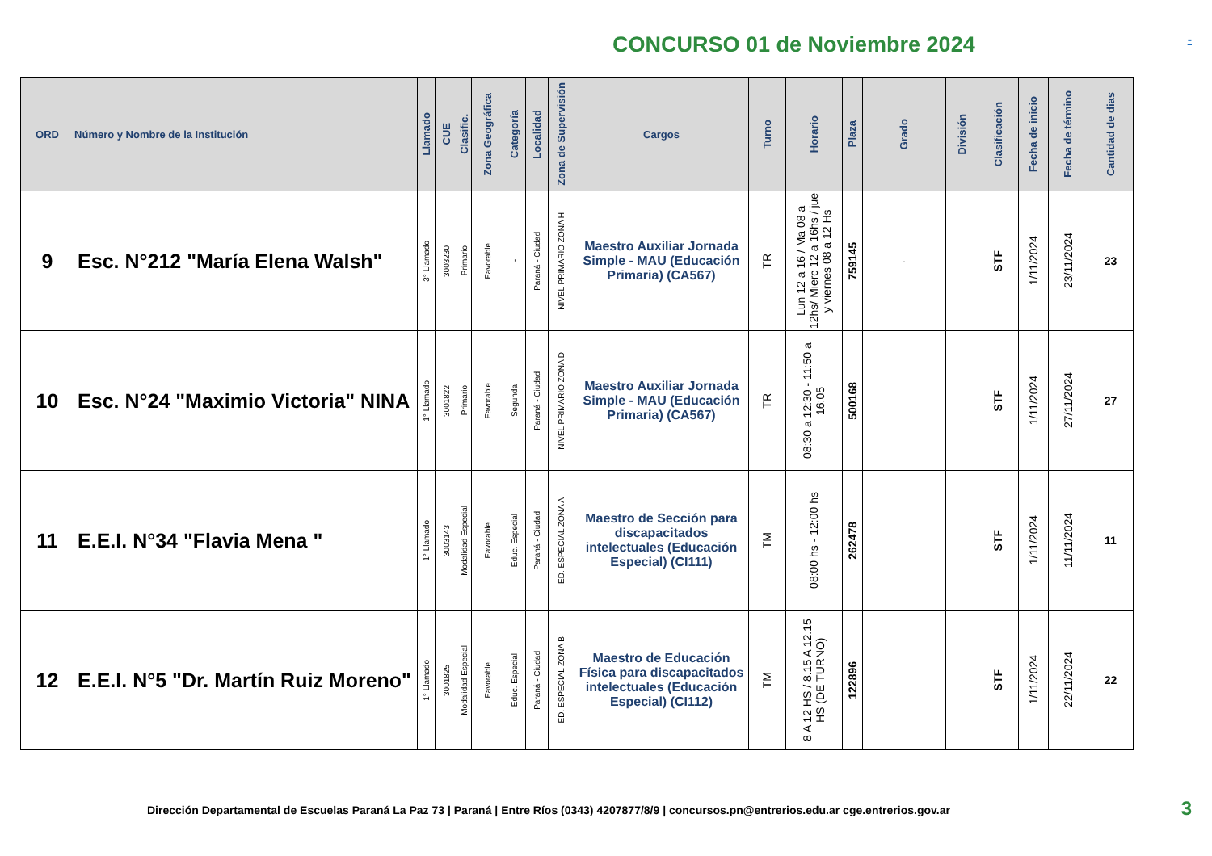CONCURSO 01 de Noviembre 2024
-
| ORD | Número y Nombre de la Institución | Llamado | CUE | Clasific. | Zona Geográfica | Categoría | Localidad | Zona de Supervisión | Cargos | Turno | Horario | Plaza | Grado | División | Clasificación | Fecha de inicio | Fecha de término | Cantidad de dias |
| --- | --- | --- | --- | --- | --- | --- | --- | --- | --- | --- | --- | --- | --- | --- | --- | --- | --- | --- |
| 9 | Esc. N°212 "María Elena Walsh" | 3° Llamado | 3003230 | Primario | Favorable | - | Paraná - Ciudad | NIVEL PRIMARIO ZONA H | Maestro Auxiliar Jornada Simple - MAU (Educación Primaria) (CA567) | TR | Lun 12 a 16 / Ma 08 a 12hs/ Mierc 12 a 16hs / jue y viernes 08 a 12 Hs | 759145 | - | | STF | 1/11/2024 | 23/11/2024 | 23 |
| 10 | Esc. N°24 "Maximio Victoria" NINA | 1° Llamado | 3001822 | Primario | Favorable | Segunda | Paraná - Ciudad | NIVEL PRIMARIO ZONA D | Maestro Auxiliar Jornada Simple - MAU (Educación Primaria) (CA567) | TR | 08:30 a 12:30 - 11:50 a 16:05 | 500168 | | | STF | 1/11/2024 | 27/11/2024 | 27 |
| 11 | E.E.I. N°34 "Flavia Mena " | 1° Llamado | 3003143 | Modalidad Especial | Favorable | Educ. Especial | Paraná - Ciudad | ED. ESPECIAL ZONA A | Maestro de Sección para discapacitados intelectuales (Educación Especial) (CI111) | TM | 08:00 hs - 12:00 hs | 262478 | | | STF | 1/11/2024 | 11/11/2024 | 11 |
| 12 | E.E.I. N°5 "Dr. Martín Ruiz Moreno" | 1° Llamado | 3001825 | Modalidad Especial | Favorable | Educ. Especial | Paraná - Ciudad | ED. ESPECIAL ZONA B | Maestro de Educación Física para discapacitados intelectuales (Educación Especial) (CI112) | TM | 8 A 12 HS / 8.15 A 12.15 HS (DE TURNO) | 122896 | | | STF | 1/11/2024 | 22/11/2024 | 22 |
Dirección Departamental de Escuelas Paraná La Paz 73 | Paraná | Entre Ríos (0343) 4207877/8/9 | concursos.pn@entrerios.edu.ar cge.entrerios.gov.ar 3